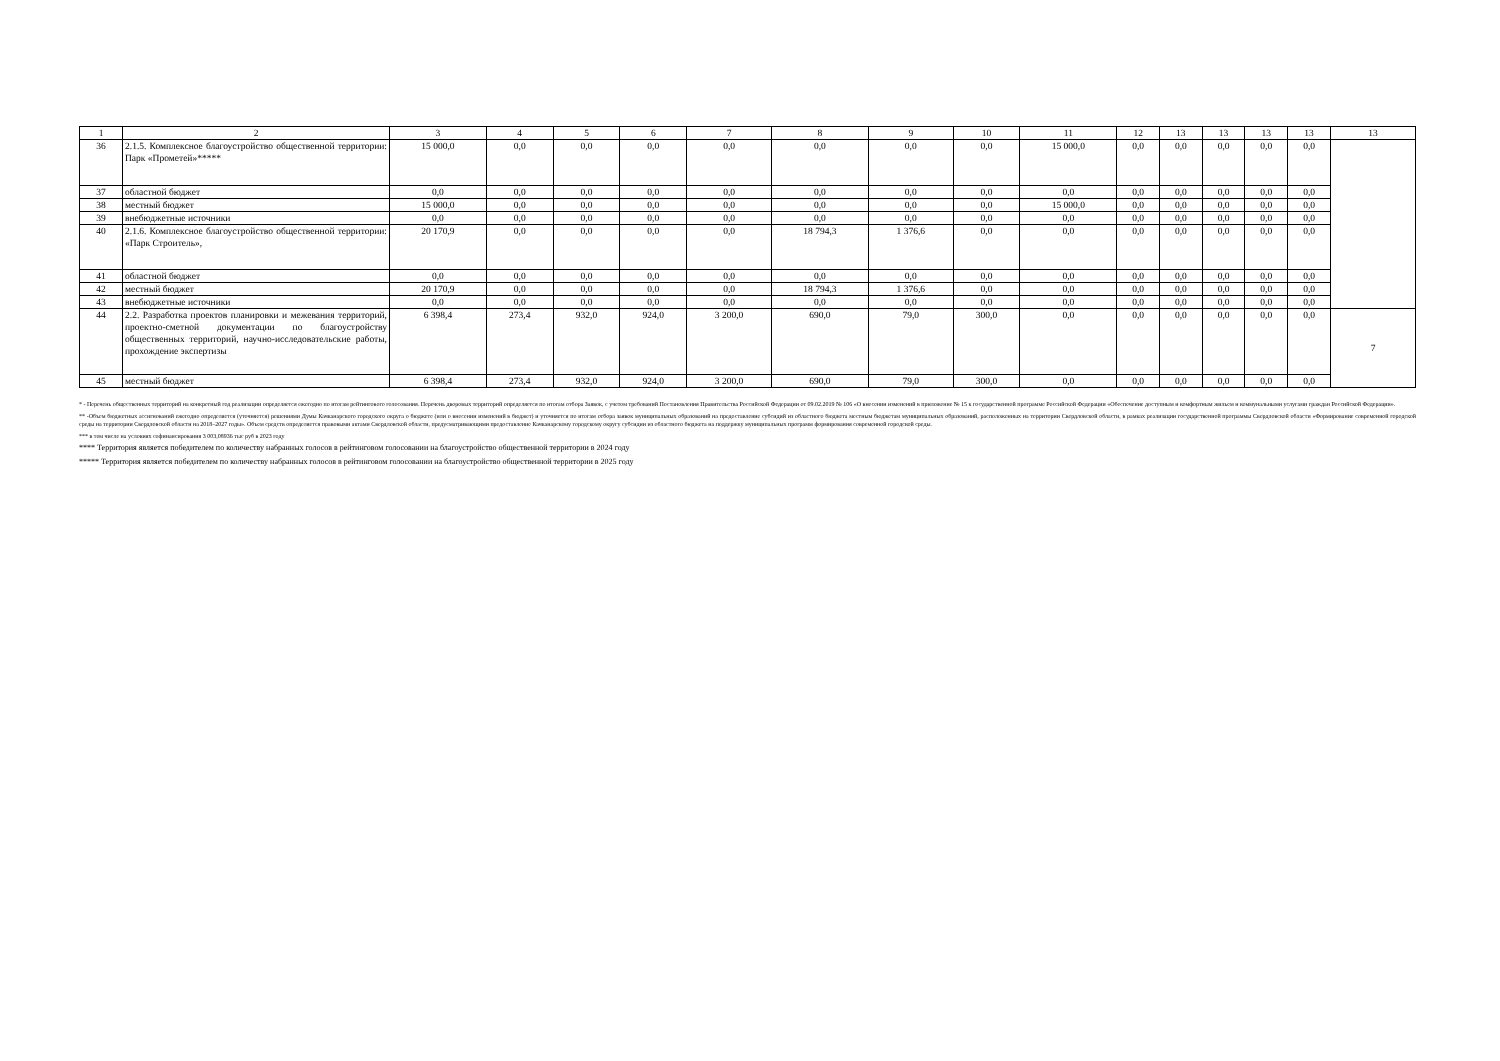| 1 | 2 | 3 | 4 | 5 | 6 | 7 | 8 | 9 | 10 | 11 | 12 | 13 | 13 | 13 | 13 | 13 |
| --- | --- | --- | --- | --- | --- | --- | --- | --- | --- | --- | --- | --- | --- | --- | --- | --- |
| 36 | 2.1.5. Комплексное благоустройство общественной территории: Парк «Прометей»***** | 15 000,0 | 0,0 | 0,0 | 0,0 | 0,0 | 0,0 | 0,0 | 0,0 | 15 000,0 | 0,0 | 0,0 | 0,0 | 0,0 | 0,0 | |
| 37 | областной бюджет | 0,0 | 0,0 | 0,0 | 0,0 | 0,0 | 0,0 | 0,0 | 0,0 | 0,0 | 0,0 | 0,0 | 0,0 | 0,0 | 0,0 | |
| 38 | местный бюджет | 15 000,0 | 0,0 | 0,0 | 0,0 | 0,0 | 0,0 | 0,0 | 0,0 | 15 000,0 | 0,0 | 0,0 | 0,0 | 0,0 | 0,0 | |
| 39 | внебюджетные источники | 0,0 | 0,0 | 0,0 | 0,0 | 0,0 | 0,0 | 0,0 | 0,0 | 0,0 | 0,0 | 0,0 | 0,0 | 0,0 | 0,0 | |
| 40 | 2.1.6. Комплексное благоустройство общественной территории: «Парк Строитель», | 20 170,9 | 0,0 | 0,0 | 0,0 | 0,0 | 18 794,3 | 1 376,6 | 0,0 | 0,0 | 0,0 | 0,0 | 0,0 | 0,0 | 0,0 | |
| 41 | областной бюджет | 0,0 | 0,0 | 0,0 | 0,0 | 0,0 | 0,0 | 0,0 | 0,0 | 0,0 | 0,0 | 0,0 | 0,0 | 0,0 | 0,0 | |
| 42 | местный бюджет | 20 170,9 | 0,0 | 0,0 | 0,0 | 0,0 | 18 794,3 | 1 376,6 | 0,0 | 0,0 | 0,0 | 0,0 | 0,0 | 0,0 | 0,0 | |
| 43 | внебюджетные источники | 0,0 | 0,0 | 0,0 | 0,0 | 0,0 | 0,0 | 0,0 | 0,0 | 0,0 | 0,0 | 0,0 | 0,0 | 0,0 | 0,0 | |
| 44 | 2.2. Разработка проектов планировки и межевания территорий, проектно-сметной документации по благоустройству общественных территорий, научно-исследовательские работы, прохождение экспертизы | 6 398,4 | 273,4 | 932,0 | 924,0 | 3 200,0 | 690,0 | 79,0 | 300,0 | 0,0 | 0,0 | 0,0 | 0,0 | 0,0 | 0,0 | 7 |
| 45 | местный бюджет | 6 398,4 | 273,4 | 932,0 | 924,0 | 3 200,0 | 690,0 | 79,0 | 300,0 | 0,0 | 0,0 | 0,0 | 0,0 | 0,0 | 0,0 | |
* - Перечень общественных территорий на конкретный год реализации определяется ежегодно по итогам рейтингового голосования. Перечень дворовых территорий определяется по итогам отбора Заявок, с учетом требований Постановления Правительства Российской Федерации от 09.02.2019 № 106 «О внесении изменений в приложение № 15 к государственной программе Российской Федерации «Обеспечение доступным и комфортным жильем и коммунальными услугами граждан Российской Федерации».
** -Объем бюджетных ассигнований ежегодно определяется (уточняется) решениями Думы Качканарского городского округа о бюджете (или о внесении изменений в бюджет) и уточняется по итогам отбора заявок муниципальных образований на предоставление субсидий из областного бюджета местным бюджетам муниципальных образований, расположенных на территории Свердловской области, в рамках реализации государственной программы Свердловской области «Формирование современной городской среды на территории Свердловской области на 2018–2027 годы». Объем средств определяется правовыми актами Свердловской области, предусматривающими предоставление Качканарскому городскому округу субсидии из областного бюджета на поддержку муниципальных программ формирования современной городской среды.
*** в том числе на условиях софинансирования 3 003,08936 тыс руб в 2023 году
**** Территория является победителем по количеству набранных голосов в рейтинговом голосовании на благоустройство общественной территории в 2024 году
***** Территория является победителем по количеству набранных голосов в рейтинговом голосовании на благоустройство общественной территории в 2025 году